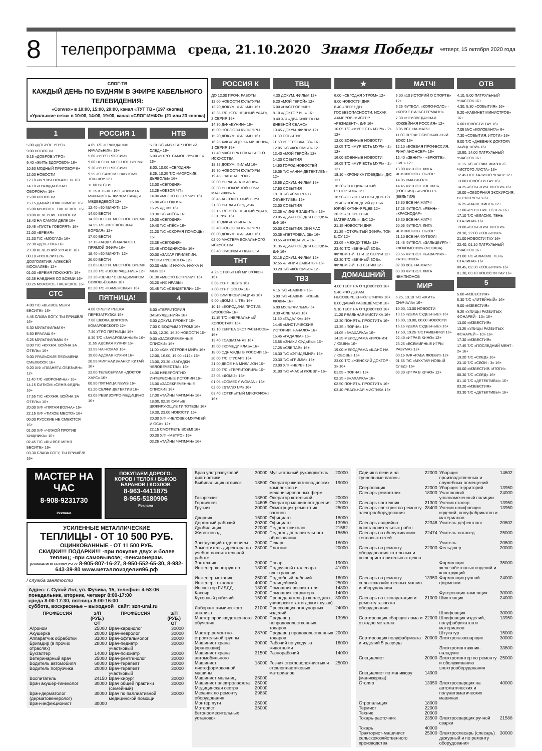8
телепрограмма
среда, 21.10.2020 Знамя Победы
четверг, 15 октября 2020 года
СЛОГ-ТВ
КАЖДЫЙ ДЕНЬ ПО БУДНЯМ В ЭФИРЕ КАБЕЛЬНОГО ТЕЛЕВИДЕНИЯ:
«Convex» в 10:00, 15:00, 20:00, канал «ТУТ ТВ» (197 кнопка)
«Уральские сети» в 10:00, 14:00, 19:00, канал «СЛОГ-ИНФО» (21 или 23 кнопка)
1
5.00 «ДОБРОЕ УТРО»
9.00 НОВОСТИ
9.15 «ДОБРОЕ УТРО»
9.40 «ЖИТЬ ЗДОРОВО!» 16+
10.50 МОДНЫЙ ПРИГОВОР 6+
12.00 НОВОСТИ
12.10 «ВРЕМЯ ПОКАЖЕТ» 16+
14.10 «ГРАЖДАНСКАЯ ОБОРОНА» 16+
15.00 НОВОСТИ
15.15 ДАВАЙ ПОЖЕНИМСЯ! 16+
16.00 МУЖСКОЕ / ЖЕНСКОЕ 16+
18.00 ВЕЧЕРНИЕ НОВОСТИ
18.40 НА САМОМ ДЕЛЕ 16+
19.45 «ПУСТЬ ГОВОРЯТ» 16+
21.00 «ВРЕМЯ»
21.30 Т/С «МОСГАЗ» 16+
22.30 «ДОК-ТОК» 16+
23.30 ВЕЧЕРНИЙ УРГАНТ 16+
00.10 «ПОВЕЛИТЕЛЬ ДОЛГОЛЕТИЯ. АЛЕКСЕЙ МОСКАЛЕВ» 12+
01.00 «ВРЕМЯ ПОКАЖЕТ» 16+
02.35 НАЕДИНЕ СО ВСЕМИ 16+
03.25 МУЖСКОЕ / ЖЕНСКОЕ 16+
СТС
4.00 Т/С «ВЫ ВСЕ МЕНЯ БЕСИТЕ» 16+
4.45 СЛАВА БОГУ, ТЫ ПРИШЁЛ! 16+
5.30 МУЛЬТФИЛЬМ 6+
5.50 ЕРАЛАШ 6+
6.25 МУЛЬТФИЛЬМЫ 6+
8.00 Т/С «КУХНЯ. ВОЙНА ЗА ОТЕЛЬ» 16+
9.00 УРАЛЬСКИЕ ПЕЛЬМЕНИ. СМЕХBOOK 16+
9.20 Х/Ф «ПЛАНЕТА ОБЕЗЬЯН» 12+
11.40 Т/С «ВОРОНИНЫ» 16+
14.15 СИТКОМ «СЕНЯ-ФЕДЯ» 16+
17.55 Т/С «КУХНЯ. ВОЙНА ЗА ОТЕЛЬ» 16+
20.00 Х/Ф «ПЯТАЯ ВОЛНА» 16+
22.15 Х/Ф «ТИХОЕ МЕСТО» 16+
00.00 РУССКИЕ НЕ СМЕЮТСЯ 16+
01.00 Х/Ф «ЧУЖОЙ ПРОТИВ ХИЩНИКА» 16+
02.45 Т/С «ВЫ ВСЕ МЕНЯ БЕСИТЕ» 16+
03.30 СЛАВА БОГУ, ТЫ ПРИШЁЛ! 16+
РОССИЯ 1
4.05 Т/С «ГРАЖДАНИН НАЧАЛЬНИК» 16+
5.00 «УТРО РОССИИ»
9.00 ВЕСТИ. МЕСТНОЕ ВРЕМЯ
9.30 «УТРО РОССИИ»
9.55 «О САМОМ ГЛАВНОМ». ТОК-ШОУ 12+
11.00 ВЕСТИ
11.15 К 75-ЛЕТИЮ. «НИКИТА МИХАЛКОВ». ФИЛЬМ САИДЫ МЕДВЕДЕВОЙ 12+
12.40 «60 МИНУТ» 12+
14.00 ВЕСТИ
14.30 ВЕСТИ. МЕСТНОЕ ВРЕМЯ
14.55 Т/С «МОСКОВСКАЯ БОРЗАЯ» 12+
17.00 ВЕСТИ
17.15 «АНДРЕЙ МАЛАХОВ. ПРЯМОЙ ЭФИР» 16+
18.40 «60 МИНУТ» 12+
20.00 ВЕСТИ
21.05 ВЕСТИ. МЕСТНОЕ ВРЕМЯ
21.20 Т/С «ВОЗВРАЩЕНИЕ» 12+
23.30 «ВЕЧЕР С ВЛАДИМИРОМ СОЛОВЬЁВЫМ» 16+
02.20 Т/С «КАМЕНСКАЯ» 16+
ПЯТНИЦА!
4.00 ОРЕЛ И РЕШКА. ПЕРЕЗАГРУЗКА 16+
7.00 ШКОЛА ДОКТОРА КОМАРОВСКОГО 12+
7.30 УТРО ПЯТНИЦЫ 16+
8.30 Т/С «ЗАЧАРОВАННЫЕ» 16+
11.55 АДСКАЯ КУХНЯ 16+
13.55 НА НОЖАХ 16+
19.00 АДСКАЯ КУХНЯ 16+
20.55 МИР НАИЗНАНКУ. КИТАЙ 16+
23.00 ТЕЛЕСЕРИАЛ «ДОКТОР ХАУС» 16+
00.50 ПЯТНИЦА NEWS 16+
01.20 СЕЛФИ-ДЕТЕКТИВ 16+
03.05 РЕВИЗОРРО-МЕДИЦИНО 16+
НТВ
5.10 Т/С «МУХТАР. НОВЫЙ СЛЕД» 16+
6.00 «УТРО. САМОЕ ЛУЧШЕЕ» 16+
8.00, 10.00 «СЕГОДНЯ»
8.25, 10.25 Т/С «МОРСКИЕ ДЬЯВОЛЫ» 16+
13.00 «СЕГОДНЯ»
13.25 «ОБЗОР. ЧП»
14.00 «МЕСТО ВСТРЕЧИ» 16+
16.00 «СЕГОДНЯ»
16.25 «ДНК» 16+
18.30 Т/С «ПЁС» 16+
19.00 «СЕГОДНЯ»
19.40 Т/С «ПЁС» 16+
21.20 Т/С «СКОРАЯ ПОМОЩЬ» 16+
23.35 «СЕГОДНЯ»
23.45 «ПОЗДНЯКОВ» 16+
00.00 «ЗАХАР ПРИЛЕПИН. УРОКИ РУССКОГО» 12+
00.30 «МЫ И НАУКА. НАУКА И МЫ» 12+
01.30 «МЕСТО ВСТРЕЧИ» 16+
03.20 «ИХ НРАВЫ»
03.45 Т/С «СВИДЕТЕЛИ» 16+
4
5.00 «ТЕРРИТОРИЯ ЗАБЛУЖДЕНИЙ» 16+
6.00 ДОКУМ. ПРОЕКТ 16+
7.00 С БОДРЫМ УТРОМ! 16+
8.30, 12.30, 16.30 НОВОСТИ 16+
9.00 «ЗАСЕКРЕЧЕННЫЕ СПИСКИ» 16+
11.00 «КАК УСТРОЕН МИР» 16+
12.00, 16.00, 19.00 «112» 16+
13.00, 23.30 «ЗАГАДКИ ЧЕЛОВЕЧЕСТВА» 16+
14.00 НЕВЕРОЯТНО ИНТЕРЕСНЫЕ ИСТОРИИ 16+
15.00 «ЗАСЕКРЕЧЕННЫЕ СПИСКИ» 16+
17.00 «ТАЙНЫ ЧАПМАН» 16+
18.00, 02.35 САМЫЕ ШОКИРУЮЩИЕ ГИПОТЕЗЫ 16+
19.30, 23.00 НОВОСТИ 16+
20.00 Х/Ф «ЧЕЛОВЕК-МУРАВЕЙ И ОСА» 12+
22.15 СМОТРЕТЬ ВСЕМ! 16+
00.30 Х/Ф «МЕТРО» 16+
03.25 «ТАЙНЫ ЧАПМАН» 16+
РОССИЯ К
ДО 12.00 ПРОФ. РАБОТЫ
12.00 НОВОСТИ КУЛЬТУРЫ
12.20 ДОКУМ. ФИЛЬМЫ 16+
13.35 Т/С «СОЛНЕЧНЫЙ УДАР», 2 СЕРИЯ 16+
14.30 Д/Ф «БУНИН» 16+
15.00 НОВОСТИ КУЛЬТУРЫ
15.20 ДОКУМ. ФИЛЬМЫ 16+
16.25 Х/Ф «ЛИЦО НА МИШЕНИ», 1 СЕРИЯ 16+
17.40 МАСТЕРА ВОКАЛЬНОГО ИСКУССТВА
18.35 ДОКУМ. ФИЛЬМ 16+
19.30 НОВОСТИ КУЛЬТУРЫ
19.45 ГЛАВНАЯ РОЛЬ
20.00 «ПРАВИЛА ЖИЗНИ»
20.30 «СПОКОЙНОЙ НОЧИ, МАЛЫШИ!» 6+
20.45 АБСОЛЮТНЫЙ СЛУХ
21.30 «БЕЛАЯ СТУДИЯ»
22.15 Т/С «СОЛНЕЧНЫЙ УДАР», 3 СЕРИЯ 16+
23.10 Д/Ф «БУНИН» 16+
23.40 НОВОСТИ КУЛЬТУРЫ
00.00 ДОКУМ. ФИЛЬМЫ 16+
02.00 МАСТЕРА ВОКАЛЬНОГО ИСКУССТВА
02.40 КРАСИВАЯ ПЛАНЕТА
ТНТ
4.25 ОТКРЫТЫЙ МИКРОФОН 16+
6.05 «THT. BEST» 16+
7.00 «THT. GOLD» 16+
8.00 «ИМПРОВИЗАЦИЯ» 16+
9.00 «ДОМ-2. LITE» 16+
10.15 «БОРОДИНА ПРОТИВ БУЗОВОЙ» 16+
11.15 Т/С «НЕРЕАЛЬНЫЙ ХОЛОСТЯК» 16+
12.10 «БИТВА ЭКСТРАСЕНСОВ» 16+
13.40 «САШАТАНЯ» 16+
15.00 «КОМЕДИ КЛАБ» 16+
18.00 ОДНАЖДЫ В РОССИИ 16+
20.00 Т/С «ГУСАР» 16+
21.00 ДВОЕ НА МИЛЛИОН 16+
22.00 Т/С «ТЕРРИТОРИЯ» 16+
23.05 «ДОМ-2» 16+
01.05 «COMEDY WOMAN» 16+
02.00 «STAND UP» 16+
03.40 «ОТКРЫТЫЙ МИКРОФОН» 16+
ТВЦ
4.30 ДОКУМ. ФИЛЬМ 12+
5.20 «МОЙ ГЕРОЙ» 12+
6.00 «НАСТРОЕНИЕ»
8.10 «ДОКТОР И...» 16+
8.40 Х/Ф «ДВА БИЛЕТА НА ДНЕВНОЙ СЕАНС»
10.45 ДОКУМ. ФИЛЬМ 12+
11.30 СОБЫТИЯ
11.50 «ПЕТРОВКА, 38» 16+
12.05 Т/С «КОЛОМБО» 12+
13.40 «МОЙ ГЕРОЙ» 12+
14.30 СОБЫТИЯ
14.50 ГОРОД НОВОСТЕЙ
15.05 Т/С «АННА-ДЕТЕКТИВЪ» 12+
16.55 ДОКУМ. ФИЛЬМ 16+
17.50 СОБЫТИЯ
18.10 Т/С «СМЕРТЬ В ОБЪЕКТИВЕ» 12+
22.00 СОБЫТИЯ
22.35 «ЛИНИЯ ЗАЩИТЫ» 16+
23.05 «ДИАГНОЗ ДЛЯ ВОЖДЯ». Д/Ф 16+
00.00 СОБЫТИЯ. 25-Й ЧАС
00.35 «ПЕТРОВКА, 38» 16+
00.55 «ПРОЩАНИЕ» 16+
01.35 «ДИАГНОЗ ДЛЯ ВОЖДЯ». Д/Ф 16+
02.15 ДОКУМ. ФИЛЬМ 12+
02.55 «ЛИНИЯ ЗАЩИТЫ» 16+
03.20 Т/С «КОЛОМБО» 12+
ТВ3
4.15 Т/С «БАШНЯ» 16+
5.00 Т/С «БАШНЯ. НОВЫЕ ЛЮДИ» 16+
6.00 МУЛЬТФИЛЬМЫ 6+
9.30 «СЛЕПАЯ» 16+
11.50 «ГАДАЛКА» 16+
14.45 «МИСТИЧЕСКИЕ ИСТОРИИ. НАЧАЛО» 16+
15.45 «ГАДАЛКА» 16+
16.55 «ЗНАКИ СУДЬБЫ» 16+
17.25 «СЛЕПАЯ» 16+
18.30 Т/С «ЭПИДЕМИЯ» 16+
20.30 Т/С «ГРИММ» 16+
23.00 Х/Ф «НЕРВ» 16+
01.00 Т/С «ЧАСЫ ЛЮБВИ» 16+
★
6.00 «СЕГОДНЯ УТРОМ» 12+
8.00 НОВОСТИ ДНЯ
8.40 «ЛЕГЕНДЫ ГОСБЕЗОПАСНОСТИ. ИСХАК АХМЕРОВ. МИСТЕР «РЕЗИДЕНТ». Д/Ф 16+
10.05 Т/С «МУР ЕСТЬ МУР!» - 2» 12+
12.00 ВОЕННЫЕ НОВОСТИ
12.05 Т/С «МУР ЕСТЬ МУР!» - 2» 12+
16.00 ВОЕННЫЕ НОВОСТИ
16.05 Т/С «МУР ЕСТЬ МУР!» - 2» 12+
18.10 «ХРОНИКА ПОБЕДЫ». Д/С 12+
18.30 «СПЕЦИАЛЬНЫЙ РЕПОРТАЖ» 12+
18.50 «СТУПЕНИ ПОБЕДЫ» 12+
19.40 «ПОСЛЕДНИЙ ДЕНЬ». ЮРИЙ КАТИН-ЯРЦЕВ 12+
20.25 «СЕКРЕТНЫЕ МАТЕРИАЛЫ». Д/С 12+
21.15 НОВОСТИ ДНЯ
21.25 «ОТКРЫТЫЙ ЭФИР». ТОК-ШОУ 12+
23.05 «МЕЖДУ ТЕМ» 12+
23.40 Т/С «ВЕЧНЫЙ ЗОВ». ФИЛЬМ 1-Й. 11 И 12 СЕРИИ 12+
02.30 Т/С «ВЕЧНЫЙ ЗОВ». ФИЛЬМ 2-Й. 1-3 СЕРИИ 12+
ДОМАШНИЙ
4.00 ТЕСТ НА ОТЦОВСТВО 16+
5.40 «ПО ДЕЛАМ НЕСОВЕРШЕННОЛЕТНИХ» 16+
8.00 ДАВАЙ РАЗВЕДЁМСЯ! 16+
9.10 ТЕСТ НА ОТЦОВСТВО 16+
11.20 РЕАЛЬНАЯ МИСТИКА 16+
12.30 ПОНЯТЬ. ПРОСТИТЬ 16+
13.35 «ПОРЧА» 16+
14.05 «ЗНАХАРКА» 16+
14.35 МЕЛОДРАМА «ИРОНИЯ ЛЮБВИ» 16+
19.00 МЕЛОДРАМА «ШАНС НА ЛЮБОВЬ» 16+
23.00 Т/С «ЖЕНСКИЙ ДОКТОР - 3» 16+
01.55 «ПОРЧА» 16+
02.25 «ЗНАХАРКА» 16+
02.50 ПОНЯТЬ. ПРОСТИТЬ 16+
03.40 РЕАЛЬНАЯ МИСТИКА 16+
МАТЧ!
5.00 «10 ИСТОРИЙ О СПОРТЕ» 12+
5.25 ФУТБОЛ. «КОЛО-КОЛО» - «ХОРХЕ ВИЛЬСТЕРМАНН»
7.30 «НЕИЗВЕДАННАЯ ХОККЕЙНАЯ РОССИЯ» 12+
8.05 ВСЕ НА МАТЧ!
11.00 ПРОФЕССИОНАЛЬНЫЙ БОКС 16+
12.10 «БОЕВАЯ ПРОФЕССИЯ. РИНГ-АНОНСЕР» 16+
12.40 «ЗЕНИТ» - «БРЮГГЕ». LIVE» 12+
13.00 ФУТБОЛ. ЛИГА ЧЕМПИОНОВ. ОБЗОР
14.05 «МАТЧБОЛ»
14.45 ФУТБОЛ. «ЗЕНИТ» (РОССИЯ) - «БРЮГГЕ» (БЕЛЬГИЯ)
16.50 ВСЕ НА МАТЧ!
17.25 ФУТБОЛ. «РЕНН» - «КРАСНОДАР»
19.30 ВСЕ НА МАТЧ!
20.05 ФУТБОЛ. ЛИГА ЧЕМПИОНОВ. ОБЗОР
21.10 ВСЕ НА ФУТБОЛ!
21.45 ФУТБОЛ. «ЗАЛЬЦБУРГ» - «ЛОКОМОТИВ» (МОСКВА)
23.55 ФУТБОЛ. «БАВАРИЯ» - «АТЛЕТИКО»
02.00 ВСЕ НА МАТЧ!
03.00 ФУТБОЛ. ЛИГА ЧЕМПИОНОВ
МИР
5.25, 10.10 Т/С «ЖИТЬ СНАЧАЛА» 16+
10.00, 13.00 НОВОСТИ
13.15 «ДЕЛА СУДЕБНЫЕ» 16+
16.00, 19.00, 00.00 НОВОСТИ
16.15 «ДЕЛА СУДЕБНЫЕ» 16+
17.50, 19.25 Т/С ГАИШНИКИ 16+
22.40 «ИГРА В КИНО» 12+
23.25 «ВСЕМИРНЫЕ ИГРЫ РАЗУМА» 12+
00.15 Х/Ф «РАБА ЛЮБВИ» 12+
01.55 Т/С «МУХТАР. НОВЫЙ СЛЕД» 16+
03.30 «ИГРА В КИНО» 12+
ОТВ
4.10, 5.00 ПАТРУЛЬНЫЙ УЧАСТОК 16+
4.30, 5.30 «СОБЫТИЯ» 16+
5.20 «КАБИНЕТ МИНИСТРОВ» 16+
6.00 НОВОСТИ ТАУ 16+
7.05 М/С «КОЛОБАНГА» 6+
7.30 «СОБЫТИЯ. ИТОГИ» 16+
9.00 Т/С «ДНЕВНИК ДОКТОРА ЗАЙЦЕВОЙ» 16+
10.50, 14.00 ПАТРУЛЬНЫЙ УЧАСТОК 16+
11.15 Т/С «СОФИ. ЖИЗНЬ С ЧИСТОГО ЛИСТА» 16+
12.45 ПОЕХАЛИ ПО УРАЛУ 12+
13.00 НОВОСТИ ТАУ 16+
14.25 «СОБЫТИЯ. ИТОГИ» 16+
16.00 «ОБЗОРНАЯ ЭКСКУРСИЯ. ВЕРХОТУРЬЕ» 6+
16.25 «НАШЕ КИНО» 12+
17.00 «РЕШЕНИЕ ЕСТЬ!» 16+
17.10 Т/С «ВЛАСИК. ТЕНЬ СТАЛИНА» 16+
19.00 «СОБЫТИЯ. ИТОГИ»
20.30, 22.00 «СОБЫТИЯ»
21.00 НОВОСТИ ТАУ 16+
22.40, 01.10 ПАТРУЛЬНЫЙ УЧАСТОК 16+
23.00 Т/С «ВЛАСИК. ТЕНЬ СТАЛИНА» 16+
00.45, 02.30 «СОБЫТИЯ» 16+
01.30, 03.10 НОВОСТИ ТАУ 16+
5
5.00 «ИЗВЕСТИЯ»
5.30 Т/С «ЛИТЕЙНЫЙ» 16+
9.00 «ИЗВЕСТИЯ»
9.25 «УЛИЦЫ РАЗБИТЫХ ФОНАРЕЙ - 10» 16+
13.00 «ИЗВЕСТИЯ»
13.25 «УЛИЦЫ РАЗБИТЫХ ФОНАРЕЙ – 10» 16+
17.30 «ИЗВЕСТИЯ»
17.45 Т/С «ПОСЛЕДНИЙ МЕНТ - 2» 16+
19.20 Т/С «СЛЕД» 16+
23.10 Т/С «СВОИ - 3» 16+
00.00 «ИЗВЕСТИЯ. ИТОГИ»
00.30 Т/С «СЛЕД» 16+
01.10 Т/С «ДЕТЕКТИВЫ» 16+
03.20 «ИЗВЕСТИЯ»
03.30 Т/С «ДЕТЕКТИВЫ» 16+
МАСТЕР НА ЧАС
8-908-9231730
Реклама
ПОКУПАЕМ ДОРОГО:
КОРОВ / ТЕЛОК / БЫКОВ
БАРАНОВ / КОЗЛОВ
8-963-4411875
8-965-5180906
Реклама
УСИЛЕННЫЕ МЕТАЛЛИЧЕСКИЕ
ТЕПЛИЦЫ - ОТ 10 500 РУБ.
ОЦИНКОВАННЫЕ - ОТ 11 500 РУБ.
СКИДКИ!!! ПОДАРКИ!!! -при покупке двух и более теплиц; -при самовывозе; -пенсионерам.
реклама ИНН 663302125172 8-905-807-16-27, 8-950-552-65-30, 8-982-643-39-80 www.металлоизделия96.рф
/ служба занятости
Адрес: г. Сухой Лог, ул. Фучика, 15, телефон: 4-53-06
понедельник, вторник, четверг 8:00-17:00
среда 8:00-17:30, пятница 8:00-16:00
суббота, воскресенье – выходной сайт: szn-ural.ru
| ПРОФЕССИЯ | З/П (РУБ.) ОТ | ПРОФЕССИЯ | З/П (РУБ.) ОТ |
| --- | --- | --- | --- |
| Агроном | 25000 | Врач-кардиолог | 30000 |
| Акушерка | 20000 | Врач-невролог | 30000 |
| Аппаратчик обработки | 31000 | Врач-офтальмолог | 30000 |
| Бригадир (в прочих отраслях) | 28000 | Врач-педиатр участковый | 30000 |
| Бухгалтер | 14000 | Врач-психиатр | 30000 |
| Ветеринарный врач | 25000 | Врач-рентгенолог | 30000 |
| Водитель автомобиля | 60000 | Врач-терапевт | 30000 |
| Водитель погрузчика | 20000 | Врач-терапевт участковый | 30000 |
| Воспитатель | 24150 | Врач-хирург | 30000 |
| Врач акушер-гинеколог | 30000 | Врач общей практики (семейный) | 30000 |
| Врач-дерматолог (дерматовенеролог) | 30000 | Врач по паллиативной медицинской помощи | 30000 |
| Врач-инфекционист | 30000 | | |
| Врач ультразвуковой диагностики | 30000 | Музыкальный руководитель | 20000 |
| Выбивальщик отливок | 18800 | Оператор животноводческих комплексов и механизированных ферм | 19000 |
| Газорезчик | 18800 | Оператор котельной | 20000 |
| Горничная | 14605 | Оператор машинного доения | 27000 |
| Грузчик | 20000 | Осмотрщик-ремонтник вагонов | 25000 |
| Дворник | 15000 | Официант | 18000 |
| Дорожный рабочий | 20200 | Официант | 13950 |
| Дробильщик | 22000 | Педагог-психолог | 21562 |
| Животновод | 20000 | Педагог дополнительного образования | 15650 |
| Заведующий отделением | 30000 | Пекарь | 18000 |
| Заместитель директора по учебно-воспитательной работе | 28000 | Плотник | 20000 |
| Зоотехник | 30000 | Повар | 19000 |
| Инженер-конструктор | 18000 | Подручный сталевара электропечи | 41000 |
| Инженер-механик | 25000 | Подсобный рабочий | 16000 |
| Инженер-технолог | 40000 | Полицейский | 25000 |
| Инспектор ГИБДД | 18000 | Помощник воспитателя | 14800 |
| Кассир | 20000 | Помощник кондитера | 14000 |
| Кухонный рабочий | 15000 | Преподаватель (в колледжах, университетах и других вузах) | 30000 |
| Лаборант химического анализа | 21000 | Прессовщик огнеупорных изделий | 24000 |
| Мастер производственного обучения | 20000 | Продавец непродовольственных товаров | 13950 |
| Мастер ремонтно-строительной группы | 28700 | Продавец продовольственных товаров | 20000 |
| Машинист крана (крановщик) | 30000 | Рабочий по уходу за животными | 16000 |
| Машинист крана автомобильного | 31500 | Разнорабочий | 14000 |
| Машинист листоформовочной машины | 18000 | Резчик стекловолокнистых и стеклопластиковых материалов | 25000 |
| Машинист мельниц | 26000 | | |
| Машинист электролафета | 25000 | | |
| Медицинская сестра | 20000 | | |
| Механик по ремонту оборудования | 29830 | | |
| Монтер пути | 25000 | | |
| Моторист бетоносмесительных установок | 35000 | | |
| Садчик в печи и на туннельные вагоны | 22000 | Уборщик производственных и служебных помещений | 14602 |
| Сверловщик | 22000 | Уборщик территорий | 13950 |
| Слесарь-ремонтник | 18000 | Участковый уполномоченный полиции | 24000 |
| Слесарь-сантехник | 21300 | Ученик столяр | 13950 |
| Слесарь-электрик по ремонту электрооборудования | 28400 | Ученик шлифовщик изделий, полуфабрикатов и материалов | 13950 |
| Слесарь аварийно-восстановительных работ | 22346 | Учитель-дефектолог | 20602 |
| Слесарь по обслуживанию тепловых сетей | 22474 | Учитель-логопед | 25000 |
| | | Учитель | 20600 |
| Слесарь по ремонту оборудования котельных и пылеприготовительных цехов | 22000 | Фельдшер | 20000 |
| | | Формовщик железобетонных изделий и конструкций | 35000 |
| Слесарь по ремонту сельскохозяйственных машин и оборудования | 13950 | Формовщик ручной формовки | 24000 |
| | | Футеровщик-каменщик | 30000 |
| Слесарь по эксплуатации и ремонту газового оборудования | 21000 | Шихтовщик | 24000 |
| | | Шлифовщик | 30000 |
| Сортировщик-сборщик лома и отходов металла | 22000 | Шлифовщик изделий, полуфабрикатов и материалов | 13950 |
| | | Штукатур | 15000 |
| Сортировщик полуфабриката и изделий 5 разряда | 20000 | Электрогазосварщик | 30000 |
| | | Электромонтажник-наладчик | 33600 |
| Специалист | 20000 | Электромонтер по ремонту и обслуживанию электрооборудования | 25000 |
| Специалист по маникюру (маникюрша) | 14000 | | |
| Столяр | 13950 | Электросварщик на автоматических и полуавтоматических машинах | 40000 |
| Стропальщик | 18000 | | |
| Термист | 22000 | | |
| Техник | 20000 | | |
| Токарь-расточник | 23500 | Электросварщик ручной сварки | 21588 |
| Токарь | 40000 | | |
| Тракторист-машинист сельскохозяйственного производства | 25000 | Электрослесарь (слесарь) дежурный и по ремонту оборудования | 30000 |